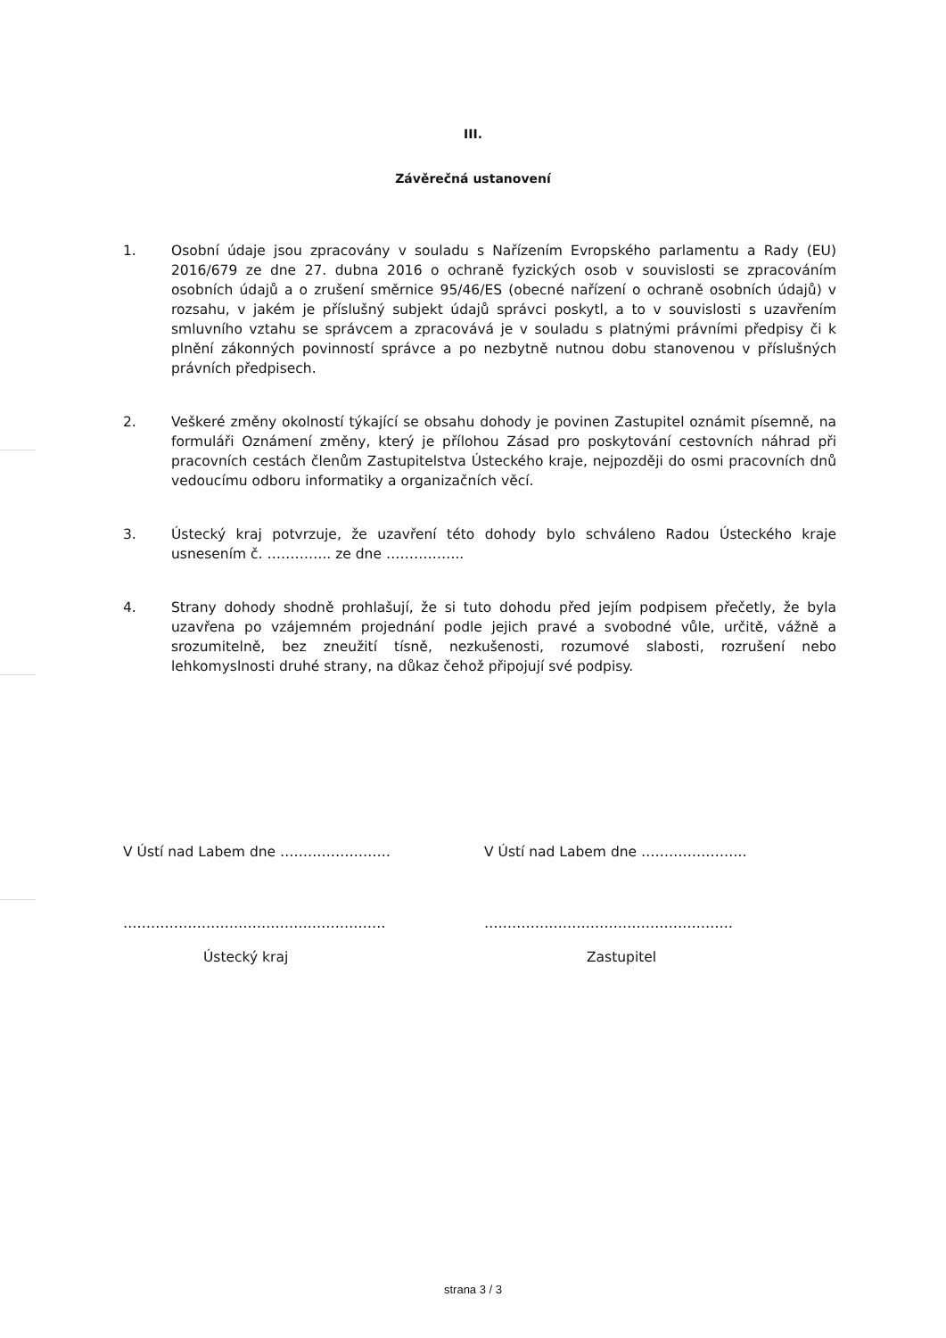III.
Závěrečná ustanovení
1. Osobní údaje jsou zpracovány v souladu s Nařízením Evropského parlamentu a Rady (EU) 2016/679 ze dne 27. dubna 2016 o ochraně fyzických osob v souvislosti se zpracováním osobních údajů a o zrušení směrnice 95/46/ES (obecné nařízení o ochraně osobních údajů) v rozsahu, v jakém je příslušný subjekt údajů správci poskytl, a to v souvislosti s uzavřením smluvního vztahu se správcem a zpracovává je v souladu s platnými právními předpisy či k plnění zákonných povinností správce a po nezbytně nutnou dobu stanovenou v příslušných právních předpisech.
2. Veškeré změny okolností týkající se obsahu dohody je povinen Zastupitel oznámit písemně, na formuláři Oznámení změny, který je přílohou Zásad pro poskytování cestovních náhrad při pracovních cestách členům Zastupitelstva Ústeckého kraje, nejpozději do osmi pracovních dnů vedoucímu odboru informatiky a organizačních věcí.
3. Ústecký kraj potvrzuje, že uzavření této dohody bylo schváleno Radou Ústeckého kraje usnesením č. ………….. ze dne ……………..
4. Strany dohody shodně prohlašují, že si tuto dohodu před jejím podpisem přečetly, že byla uzavřena po vzájemném projednání podle jejich pravé a svobodné vůle, určitě, vážně a srozumitelně, bez zneužití tísně, nezkušenosti, rozumové slabosti, rozrušení nebo lehkomyslnosti druhé strany, na důkaz čehož připojují své podpisy.
V Ústí nad Labem dne …………………… V Ústí nad Labem dne …………………..
………………………………………………… ………………………………………………
Ústecký kraj Zastupitel
strana 3 / 3